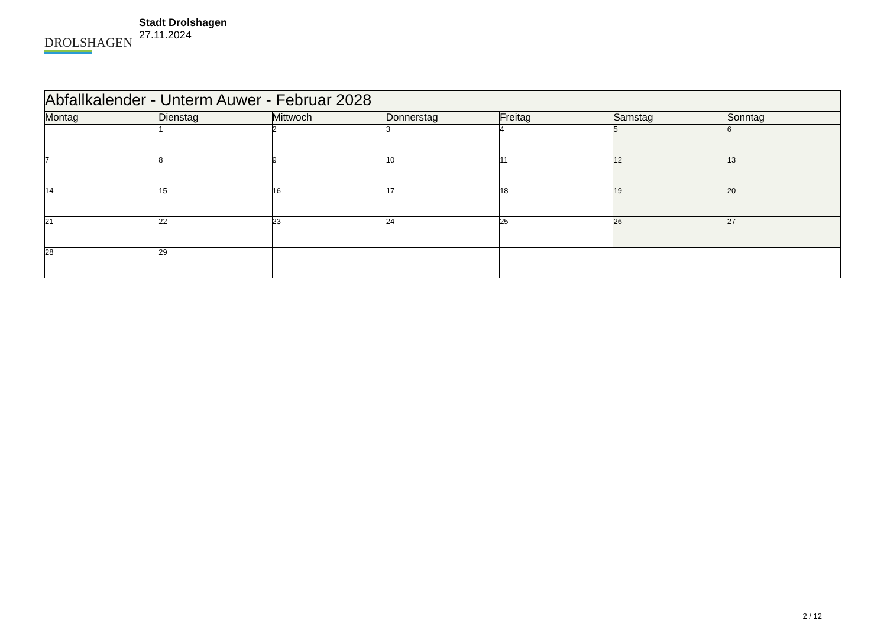DROLSHAGEN
Stadt Drolshagen
27.11.2024
| Abfallkalender - Unterm Auwer - Februar 2028 | | | | | | |
| Montag | Dienstag | Mittwoch | Donnerstag | Freitag | Samstag | Sonntag |
| | 1 | 2 | 3 | 4 | 5 | 6 |
| 7 | 8 | 9 | 10 | 11 | 12 | 13 |
| 14 | 15 | 16 | 17 | 18 | 19 | 20 |
| 21 | 22 | 23 | 24 | 25 | 26 | 27 |
| 28 | 29 | | | | | |
2 / 12